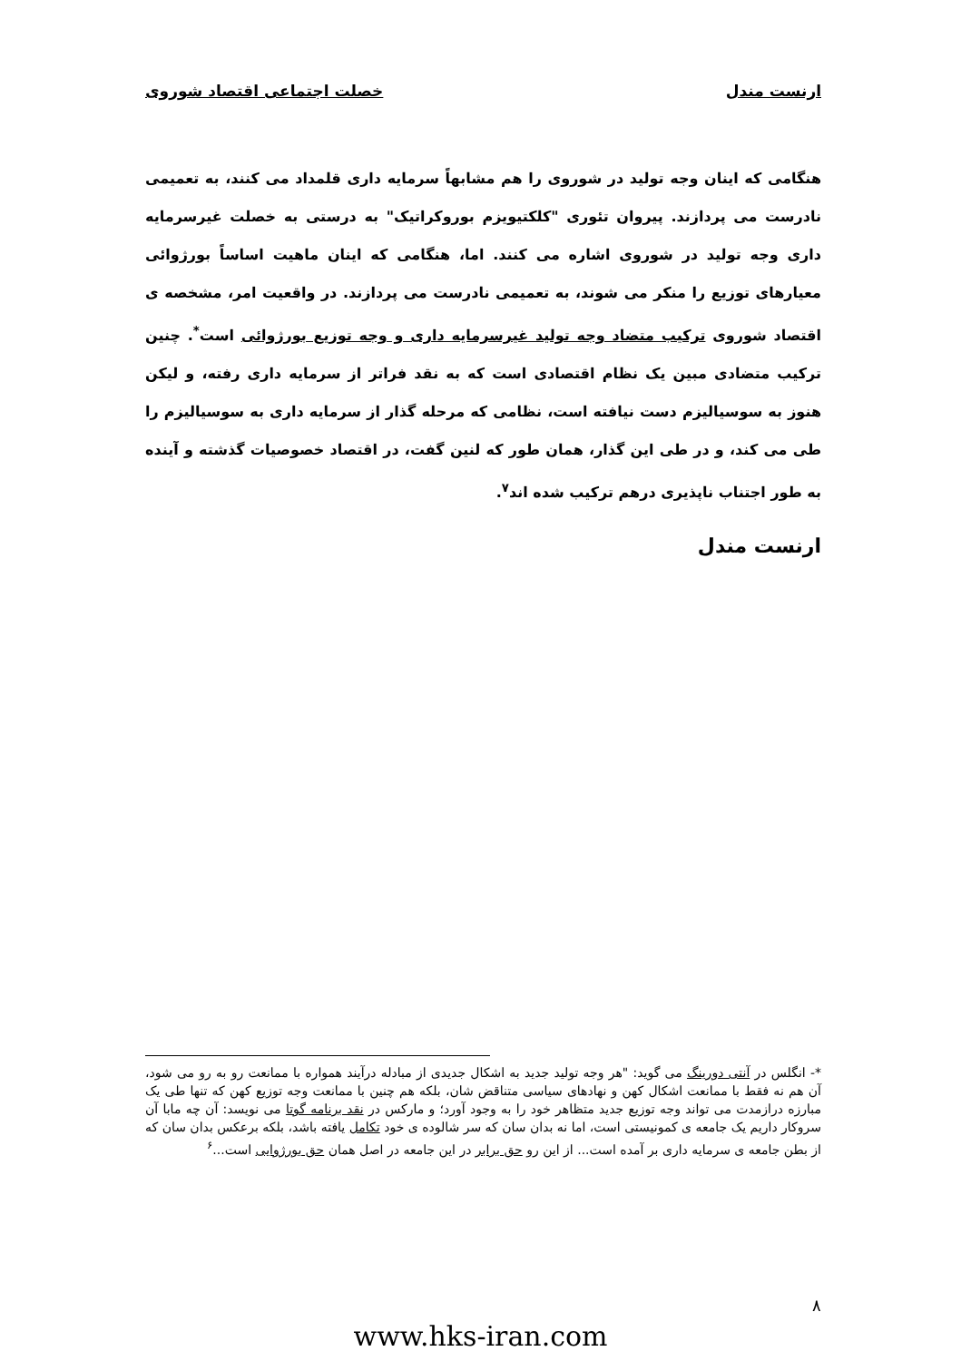ارنست مندل خصلت اجتماعی اقتصاد شوروی
هنگامی که اینان وجه تولید در شوروی را هم مشابهاً سرمایه داری قلمداد می کنند، به تعمیمی نادرست می پردازند. پیروان تئوری "کلکتیویزم بوروکراتیک" به درستی به خصلت غیرسرمایه داری وجه تولید در شوروی اشاره می کنند. اما، هنگامی که اینان ماهیت اساساً بورژوائی معیارهای توزیع را منکر می شوند، به تعمیمی نادرست می پردازند. در واقعیت امر، مشخصه ی اقتصاد شوروی ترکیب متضاد وجه تولید غیرسرمایه داری و وجه توزیع بورژوائی است<sup>*</sup>. چنین ترکیب متضادی مبین یک نظام اقتصادی است که به نقد فراتر از سرمایه داری رفته، و لیکن هنوز به سوسیالیزم دست نیافته است، نظامی که مرحله گذار از سرمایه داری به سوسیالیزم را طی می کند، و در طی این گذار، همان طور که لنین گفت، در اقتصاد خصوصیات گذشته و آینده به طور اجتناب ناپذیری درهم ترکیب شده اند<sup>۷</sup>.
ارنست مندل
*- انگلس در آنتی دورینگ می گوید: "هر وجه تولید جدید به اشکال جدیدی از مبادله درآیند همواره با ممانعت رو به رو می شود، آن هم نه فقط با ممانعت اشکال کهن و نهادهای سیاسی متناقض شان، بلکه هم چنین با ممانعت وجه توزیع کهن که تنها طی یک مبارزه درازمدت می تواند وجه توزیع جدید متظاهر خود را به وجود آورد؛ و مارکس در نقد برنامه گوتا می نویسد: آن چه مابا آن سروکار داریم یک جامعه ی کمونیستی است، اما نه بدان سان که سر شالوده ی خود تکامل یافته باشد، بلکه برعکس بدان سان که از بطن جامعه ی سرمایه داری بر آمده است... از این رو حق برابر در این جامعه در اصل همان حق بورژوایی است...<sup>۶</sup>
۸
www.hks-iran.com